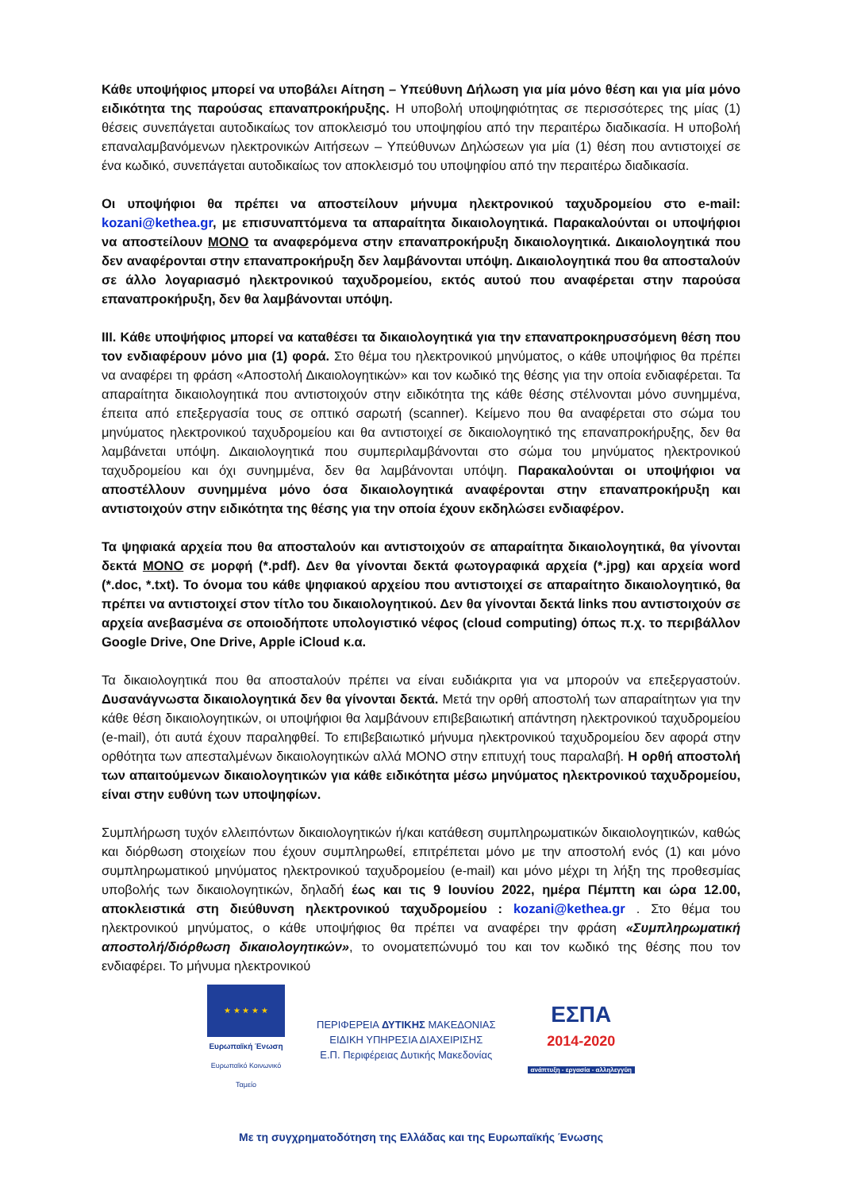Κάθε υποψήφιος μπορεί να υποβάλει Αίτηση – Υπεύθυνη Δήλωση για μία μόνο θέση και για μία μόνο ειδικότητα της παρούσας επαναπροκήρυξης. Η υποβολή υποψηφιότητας σε περισσότερες της μίας (1) θέσεις συνεπάγεται αυτοδικαίως τον αποκλεισμό του υποψηφίου από την περαιτέρω διαδικασία. Η υποβολή επαναλαμβανόμενων ηλεκτρονικών Αιτήσεων – Υπεύθυνων Δηλώσεων για μία (1) θέση που αντιστοιχεί σε ένα κωδικό, συνεπάγεται αυτοδικαίως τον αποκλεισμό του υποψηφίου από την περαιτέρω διαδικασία.
Οι υποψήφιοι θα πρέπει να αποστείλουν μήνυμα ηλεκτρονικού ταχυδρομείου στο e-mail: kozani@kethea.gr, με επισυναπτόμενα τα απαραίτητα δικαιολογητικά. Παρακαλούνται οι υποψήφιοι να αποστείλουν ΜΟΝΟ τα αναφερόμενα στην επαναπροκήρυξη δικαιολογητικά. Δικαιολογητικά που δεν αναφέρονται στην επαναπροκήρυξη δεν λαμβάνονται υπόψη. Δικαιολογητικά που θα αποσταλούν σε άλλο λογαριασμό ηλεκτρονικού ταχυδρομείου, εκτός αυτού που αναφέρεται στην παρούσα επαναπροκήρυξη, δεν θα λαμβάνονται υπόψη.
III. Κάθε υποψήφιος μπορεί να καταθέσει τα δικαιολογητικά για την επαναπροκηρυσσόμενη θέση που τον ενδιαφέρουν μόνο μια (1) φορά. Στο θέμα του ηλεκτρονικού μηνύματος, ο κάθε υποψήφιος θα πρέπει να αναφέρει τη φράση «Αποστολή Δικαιολογητικών» και τον κωδικό της θέσης για την οποία ενδιαφέρεται. Τα απαραίτητα δικαιολογητικά που αντιστοιχούν στην ειδικότητα της κάθε θέσης στέλνονται μόνο συνημμένα, έπειτα από επεξεργασία τους σε οπτικό σαρωτή (scanner). Κείμενο που θα αναφέρεται στο σώμα του μηνύματος ηλεκτρονικού ταχυδρομείου και θα αντιστοιχεί σε δικαιολογητικό της επαναπροκήρυξης, δεν θα λαμβάνεται υπόψη. Δικαιολογητικά που συμπεριλαμβάνονται στο σώμα του μηνύματος ηλεκτρονικού ταχυδρομείου και όχι συνημμένα, δεν θα λαμβάνονται υπόψη. Παρακαλούνται οι υποψήφιοι να αποστέλλουν συνημμένα μόνο όσα δικαιολογητικά αναφέρονται στην επαναπροκήρυξη και αντιστοιχούν στην ειδικότητα της θέσης για την οποία έχουν εκδηλώσει ενδιαφέρον.
Τα ψηφιακά αρχεία που θα αποσταλούν και αντιστοιχούν σε απαραίτητα δικαιολογητικά, θα γίνονται δεκτά ΜΟΝΟ σε μορφή (*.pdf). Δεν θα γίνονται δεκτά φωτογραφικά αρχεία (*.jpg) και αρχεία word (*.doc, *.txt). Το όνομα του κάθε ψηφιακού αρχείου που αντιστοιχεί σε απαραίτητο δικαιολογητικό, θα πρέπει να αντιστοιχεί στον τίτλο του δικαιολογητικού. Δεν θα γίνονται δεκτά links που αντιστοιχούν σε αρχεία ανεβασμένα σε οποιοδήποτε υπολογιστικό νέφος (cloud computing) όπως π.χ. το περιβάλλον Google Drive, One Drive, Apple iCloud κ.α.
Τα δικαιολογητικά που θα αποσταλούν πρέπει να είναι ευδιάκριτα για να μπορούν να επεξεργαστούν. Δυσανάγνωστα δικαιολογητικά δεν θα γίνονται δεκτά. Μετά την ορθή αποστολή των απαραίτητων για την κάθε θέση δικαιολογητικών, οι υποψήφιοι θα λαμβάνουν επιβεβαιωτική απάντηση ηλεκτρονικού ταχυδρομείου (e-mail), ότι αυτά έχουν παραληφθεί. Το επιβεβαιωτικό μήνυμα ηλεκτρονικού ταχυδρομείου δεν αφορά στην ορθότητα των απεσταλμένων δικαιολογητικών αλλά ΜΟΝΟ στην επιτυχή τους παραλαβή. Η ορθή αποστολή των απαιτούμενων δικαιολογητικών για κάθε ειδικότητα μέσω μηνύματος ηλεκτρονικού ταχυδρομείου, είναι στην ευθύνη των υποψηφίων.
Συμπλήρωση τυχόν ελλειπόντων δικαιολογητικών ή/και κατάθεση συμπληρωματικών δικαιολογητικών, καθώς και διόρθωση στοιχείων που έχουν συμπληρωθεί, επιτρέπεται μόνο με την αποστολή ενός (1) και μόνο συμπληρωματικού μηνύματος ηλεκτρονικού ταχυδρομείου (e-mail) και μόνο μέχρι τη λήξη της προθεσμίας υποβολής των δικαιολογητικών, δηλαδή έως και τις 9 Ιουνίου 2022, ημέρα Πέμπτη και ώρα 12.00, αποκλειστικά στη διεύθυνση ηλεκτρονικού ταχυδρομείου : kozani@kethea.gr . Στο θέμα του ηλεκτρονικού μηνύματος, ο κάθε υποψήφιος θα πρέπει να αναφέρει την φράση «Συμπληρωματική αποστολή/διόρθωση δικαιολογητικών», το ονοματεπώνυμό του και τον κωδικό της θέσης που τον ενδιαφέρει. Το μήνυμα ηλεκτρονικού
★ ★ ★ ★ ★
Ευρωπαϊκή Ένωση
Ευρωπαϊκό Κοινωνικό Ταμείο
ΠΕΡΙΦΕΡΕΙΑ ΔΥΤΙΚΗΣ ΜΑΚΕΔΟΝΙΑΣ
ΕΙΔΙΚΗ ΥΠΗΡΕΣΙΑ ΔΙΑΧΕΙΡΙΣΗΣ
Ε.Π. Περιφέρειας Δυτικής Μακεδονίας
ΕΣΠΑ
2014-2020
ανάπτυξη - εργασία - αλληλεγγύη
Με τη συγχρηματοδότηση της Ελλάδας και της Ευρωπαϊκής Ένωσης